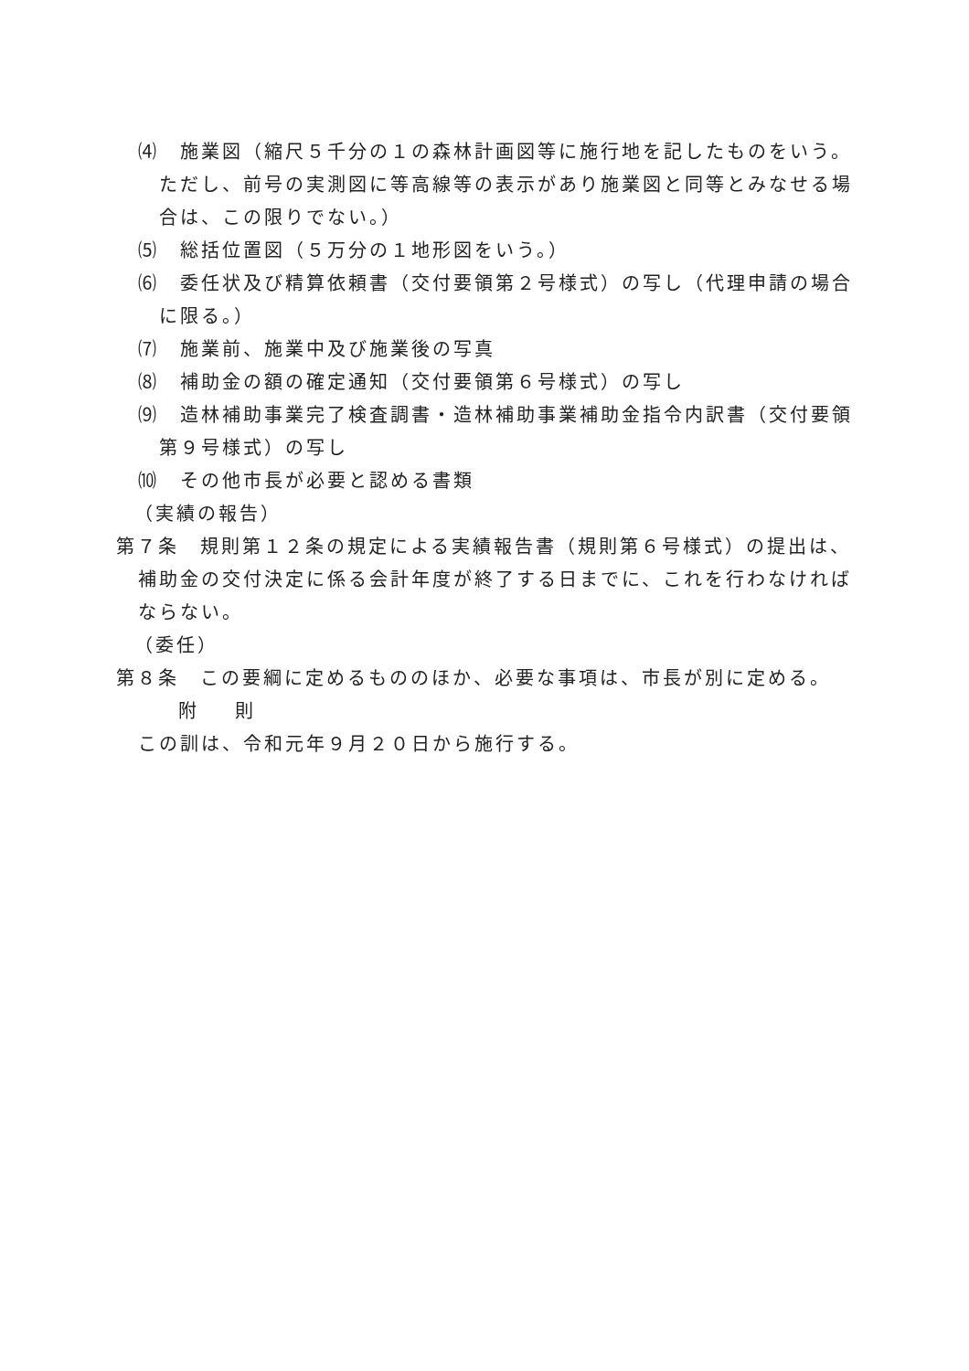⑷　施業図（縮尺５千分の１の森林計画図等に施行地を記したものをいう。ただし、前号の実測図に等高線等の表示があり施業図と同等とみなせる場合は、この限りでない。）
⑸　総括位置図（５万分の１地形図をいう。）
⑹　委任状及び精算依頼書（交付要領第２号様式）の写し（代理申請の場合に限る。）
⑺　施業前、施業中及び施業後の写真
⑻　補助金の額の確定通知（交付要領第６号様式）の写し
⑼　造林補助事業完了検査調書・造林補助事業補助金指令内訳書（交付要領第９号様式）の写し
⑽　その他市長が必要と認める書類
（実績の報告）
第７条　規則第１２条の規定による実績報告書（規則第６号様式）の提出は、補助金の交付決定に係る会計年度が終了する日までに、これを行わなければならない。
（委任）
第８条　この要綱に定めるもののほか、必要な事項は、市長が別に定める。
附 則
この訓は、令和元年９月２０日から施行する。